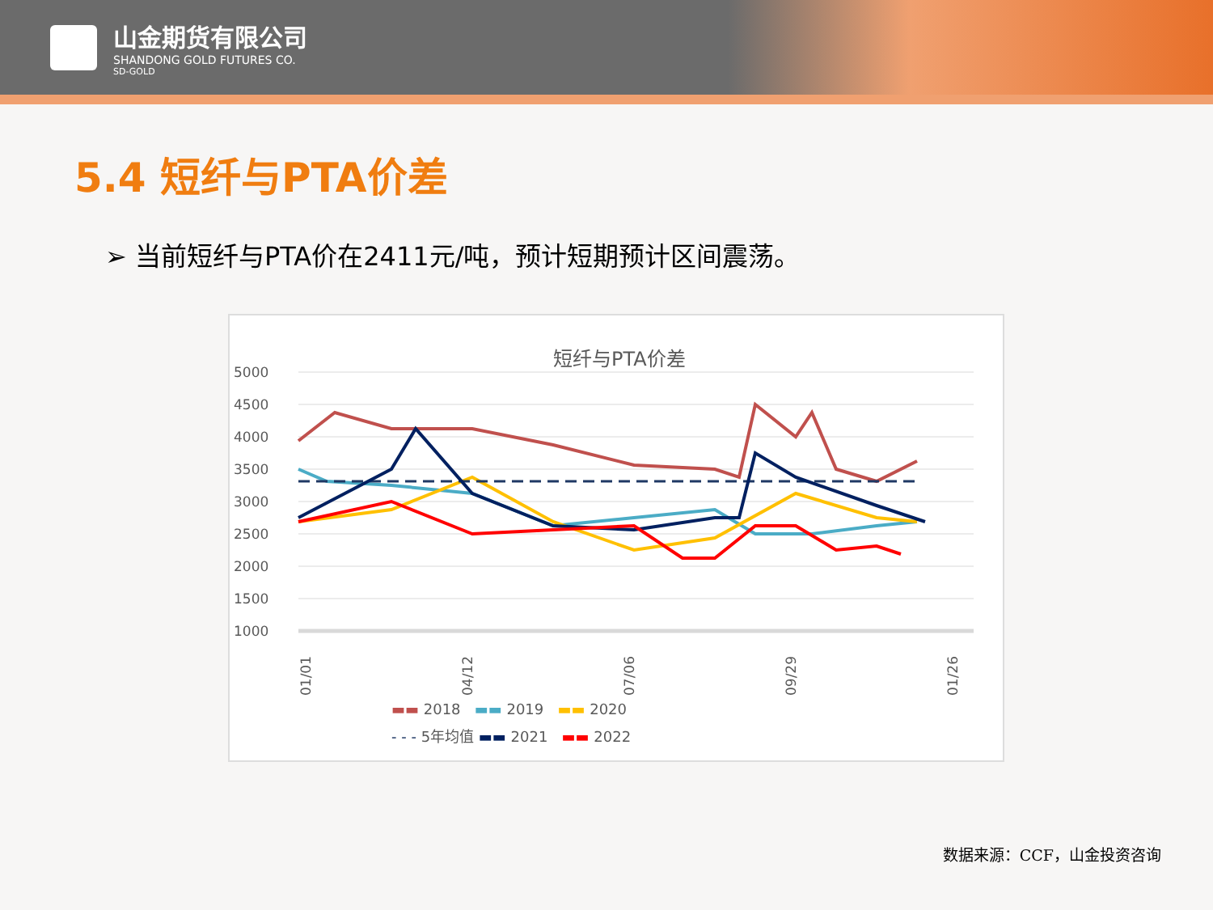山金期货有限公司
SHANDONG GOLD FUTURES CO.
SD-GOLD
5.4 短纤与PTA价差
➢ 当前短纤与PTA价在2411元/吨，预计短期预计区间震荡。
短纤与PTA价差
5000
4500
4000
3500
3000
2500
2000
1500
1000
01/01
04/12
07/06
09/29
01/26
▬▬ 2018 ▬▬ 2019 ▬▬ 2020
- - - 5年均值 ▬▬ 2021 ▬▬ 2022
数据来源：CCF，山金投资咨询